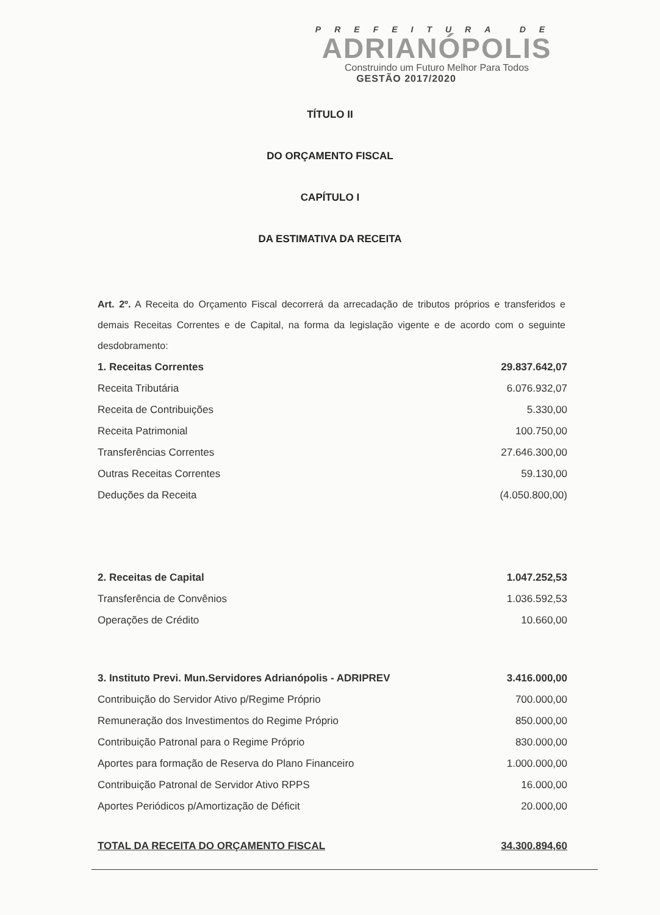PREFEITURA DE
ADRIANÓPOLIS
Construindo um Futuro Melhor Para Todos
GESTÃO 2017/2020
TÍTULO II
DO ORÇAMENTO FISCAL
CAPÍTULO I
DA ESTIMATIVA DA RECEITA
Art. 2º. A Receita do Orçamento Fiscal decorrerá da arrecadação de tributos próprios e transferidos e demais Receitas Correntes e de Capital, na forma da legislação vigente e de acordo com o seguinte desdobramento:
| 1. Receitas Correntes | 29.837.642,07 |
| Receita Tributária | 6.076.932,07 |
| Receita de Contribuições | 5.330,00 |
| Receita Patrimonial | 100.750,00 |
| Transferências Correntes | 27.646.300,00 |
| Outras Receitas Correntes | 59.130,00 |
| Deduções da Receita | (4.050.800,00) |
| 2. Receitas de Capital | 1.047.252,53 |
| Transferência de Convênios | 1.036.592,53 |
| Operações de Crédito | 10.660,00 |
| 3. Instituto Previ. Mun.Servidores Adrianópolis - ADRIPREV | 3.416.000,00 |
| Contribuição do Servidor Ativo p/Regime Próprio | 700.000,00 |
| Remuneração dos Investimentos do Regime Próprio | 850.000,00 |
| Contribuição Patronal para o Regime Próprio | 830.000,00 |
| Aportes para formação de Reserva do Plano Financeiro | 1.000.000,00 |
| Contribuição Patronal de Servidor Ativo RPPS | 16.000,00 |
| Aportes Periódicos p/Amortização de Déficit | 20.000,00 |
| TOTAL DA RECEITA DO ORÇAMENTO FISCAL | 34.300.894,60 |